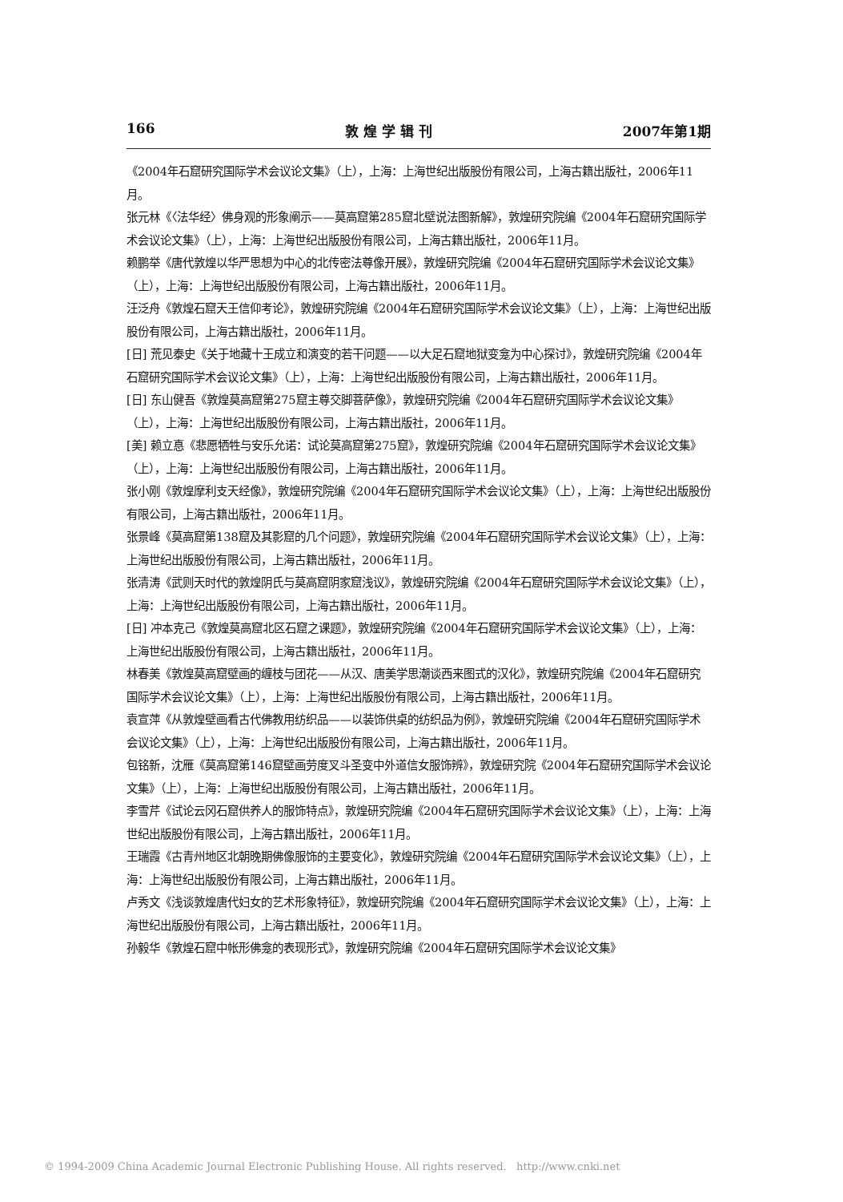166 敦 煌 学 辑 刊 2007年第1期
《2004年石窟研究国际学术会议论文集》（上），上海：上海世纪出版股份有限公司，上海古籍出版社，2006年11月。
张元林《〈法华经〉佛身观的形象阐示——莫高窟第285窟北壁说法图新解》，敦煌研究院编《2004年石窟研究国际学术会议论文集》（上），上海：上海世纪出版股份有限公司，上海古籍出版社，2006年11月。
赖鹏举《唐代敦煌以华严思想为中心的北传密法尊像开展》，敦煌研究院编《2004年石窟研究国际学术会议论文集》（上），上海：上海世纪出版股份有限公司，上海古籍出版社，2006年11月。
汪泛舟《敦煌石窟天王信仰考论》，敦煌研究院编《2004年石窟研究国际学术会议论文集》（上），上海：上海世纪出版股份有限公司，上海古籍出版社，2006年11月。
[日] 荒见泰史《关于地藏十王成立和演变的若干问题——以大足石窟地狱变龛为中心探讨》，敦煌研究院编《2004年石窟研究国际学术会议论文集》（上），上海：上海世纪出版股份有限公司，上海古籍出版社，2006年11月。
[日] 东山健吾《敦煌莫高窟第275窟主尊交脚菩萨像》，敦煌研究院编《2004年石窟研究国际学术会议论文集》（上），上海：上海世纪出版股份有限公司，上海古籍出版社，2006年11月。
[美] 赖立惪《悲愿牺牲与安乐允诺：试论莫高窟第275窟》，敦煌研究院编《2004年石窟研究国际学术会议论文集》（上），上海：上海世纪出版股份有限公司，上海古籍出版社，2006年11月。
张小刚《敦煌摩利支天经像》，敦煌研究院编《2004年石窟研究国际学术会议论文集》（上），上海：上海世纪出版股份有限公司，上海古籍出版社，2006年11月。
张景峰《莫高窟第138窟及其影窟的几个问题》，敦煌研究院编《2004年石窟研究国际学术会议论文集》（上），上海：上海世纪出版股份有限公司，上海古籍出版社，2006年11月。
张清涛《武则天时代的敦煌阴氏与莫高窟阴家窟浅议》，敦煌研究院编《2004年石窟研究国际学术会议论文集》（上），上海：上海世纪出版股份有限公司，上海古籍出版社，2006年11月。
[日] 冲本克己《敦煌莫高窟北区石窟之课题》，敦煌研究院编《2004年石窟研究国际学术会议论文集》（上），上海：上海世纪出版股份有限公司，上海古籍出版社，2006年11月。
林春美《敦煌莫高窟壁画的缠枝与团花——从汉、唐美学思潮谈西来图式的汉化》，敦煌研究院编《2004年石窟研究国际学术会议论文集》（上），上海：上海世纪出版股份有限公司，上海古籍出版社，2006年11月。
袁宣萍《从敦煌壁画看古代佛教用纺织品——以装饰供桌的纺织品为例》，敦煌研究院编《2004年石窟研究国际学术会议论文集》（上），上海：上海世纪出版股份有限公司，上海古籍出版社，2006年11月。
包铭新，沈雁《莫高窟第146窟壁画劳度叉斗圣变中外道信女服饰辨》，敦煌研究院《2004年石窟研究国际学术会议论文集》（上），上海：上海世纪出版股份有限公司，上海古籍出版社，2006年11月。
李雪芹《试论云冈石窟供养人的服饰特点》，敦煌研究院编《2004年石窟研究国际学术会议论文集》（上），上海：上海世纪出版股份有限公司，上海古籍出版社，2006年11月。
王瑞霞《古青州地区北朝晚期佛像服饰的主要变化》，敦煌研究院编《2004年石窟研究国际学术会议论文集》（上），上海：上海世纪出版股份有限公司，上海古籍出版社，2006年11月。
卢秀文《浅谈敦煌唐代妇女的艺术形象特征》，敦煌研究院编《2004年石窟研究国际学术会议论文集》（上），上海：上海世纪出版股份有限公司，上海古籍出版社，2006年11月。
孙毅华《敦煌石窟中帐形佛龛的表现形式》，敦煌研究院编《2004年石窟研究国际学术会议论文集》
© 1994-2009 China Academic Journal Electronic Publishing House. All rights reserved. http://www.cnki.net